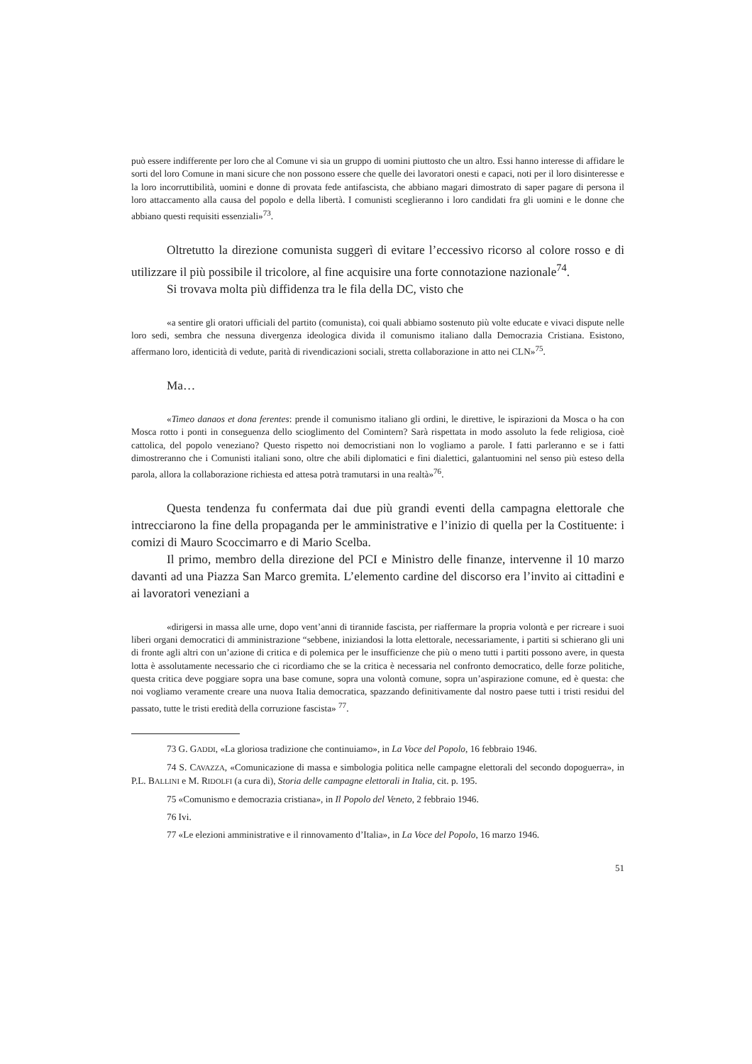può essere indifferente per loro che al Comune vi sia un gruppo di uomini piuttosto che un altro. Essi hanno interesse di affidare le sorti del loro Comune in mani sicure che non possono essere che quelle dei lavoratori onesti e capaci, noti per il loro disinteresse e la loro incorruttibilità, uomini e donne di provata fede antifascista, che abbiano magari dimostrato di saper pagare di persona il loro attaccamento alla causa del popolo e della libertà. I comunisti sceglieranno i loro candidati fra gli uomini e le donne che abbiano questi requisiti essenziali»<sup>73</sup>.
Oltretutto la direzione comunista suggerì di evitare l’eccessivo ricorso al colore rosso e di utilizzare il più possibile il tricolore, al fine acquisire una forte connotazione nazionale<sup>74</sup>.
Si trovava molta più diffidenza tra le fila della DC, visto che
«a sentire gli oratori ufficiali del partito (comunista), coi quali abbiamo sostenuto più volte educate e vivaci dispute nelle loro sedi, sembra che nessuna divergenza ideologica divida il comunismo italiano dalla Democrazia Cristiana. Esistono, affermano loro, identicità di vedute, parità di rivendicazioni sociali, stretta collaborazione in atto nei CLN»<sup>75</sup>.
Ma…
«Timeo danaos et dona ferentes: prende il comunismo italiano gli ordini, le direttive, le ispirazioni da Mosca o ha con Mosca rotto i ponti in conseguenza dello scioglimento del Comintern? Sarà rispettata in modo assoluto la fede religiosa, cioè cattolica, del popolo veneziano? Questo rispetto noi democristiani non lo vogliamo a parole. I fatti parleranno e se i fatti dimostreranno che i Comunisti italiani sono, oltre che abili diplomatici e fini dialettici, galantuomini nel senso più esteso della parola, allora la collaborazione richiesta ed attesa potrà tramutarsi in una realtà»<sup>76</sup>.
Questa tendenza fu confermata dai due più grandi eventi della campagna elettorale che intrecciarono la fine della propaganda per le amministrative e l’inizio di quella per la Costituente: i comizi di Mauro Scoccimarro e di Mario Scelba.
Il primo, membro della direzione del PCI e Ministro delle finanze, intervenne il 10 marzo davanti ad una Piazza San Marco gremita. L’elemento cardine del discorso era l’invito ai cittadini e ai lavoratori veneziani a
«dirigersi in massa alle urne, dopo vent’anni di tirannide fascista, per riaffermare la propria volontà e per ricreare i suoi liberi organi democratici di amministrazione “sebbene, iniziandosi la lotta elettorale, necessariamente, i partiti si schierano gli uni di fronte agli altri con un’azione di critica e di polemica per le insufficienze che più o meno tutti i partiti possono avere, in questa lotta è assolutamente necessario che ci ricordiamo che se la critica è necessaria nel confronto democratico, delle forze politiche, questa critica deve poggiare sopra una base comune, sopra una volontà comune, sopra un’aspirazione comune, ed è questa: che noi vogliamo veramente creare una nuova Italia democratica, spazzando definitivamente dal nostro paese tutti i tristi residui del passato, tutte le tristi eredità della corruzione fascista» <sup>77</sup>.
73 G. GADDI, «La gloriosa tradizione che continuiamo», in La Voce del Popolo, 16 febbraio 1946.
74 S. CAVAZZA, «Comunicazione di massa e simbologia politica nelle campagne elettorali del secondo dopoguerra», in P.L. BALLINI e M. RIDOLFI (a cura di), Storia delle campagne elettorali in Italia, cit. p. 195.
75 «Comunismo e democrazia cristiana», in Il Popolo del Veneto, 2 febbraio 1946.
76 Ivi.
77 «Le elezioni amministrative e il rinnovamento d’Italia», in La Voce del Popolo, 16 marzo 1946.
51